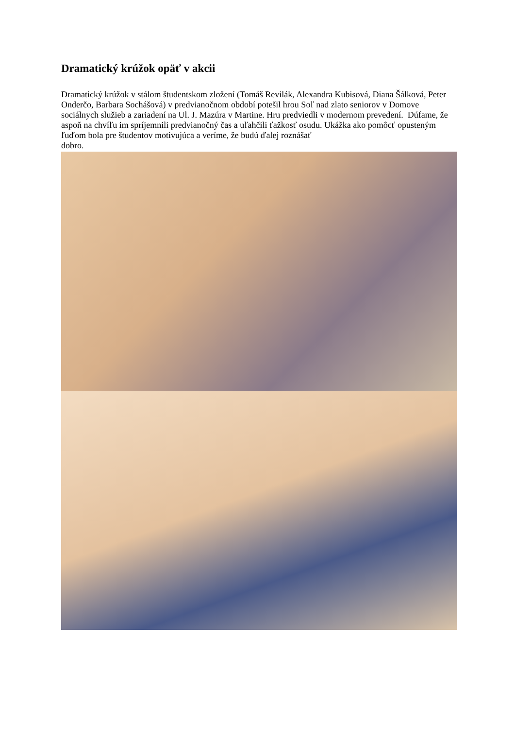Dramatický krúžok opäť v akcii
Dramatický krúžok v stálom študentskom zložení (Tomáš Revilák, Alexandra Kubisová, Diana Šálková, Peter Onderčo, Barbara Sochášová) v predvianočnom období potešil hrou Soľ nad zlato seniorov v Domove sociálnych služieb a zariadení na Ul. J. Mazúra v Martine. Hru predviedli v modernom prevedení. Dúfame, že aspoň na chvíľu im spríjemnili predvianočný čas a uľahčili ťažkosť osudu. Ukážka ako pomôcť opusteným ľuďom bola pre študentov motivujúca a veríme, že budú ďalej roznášať
dobro.